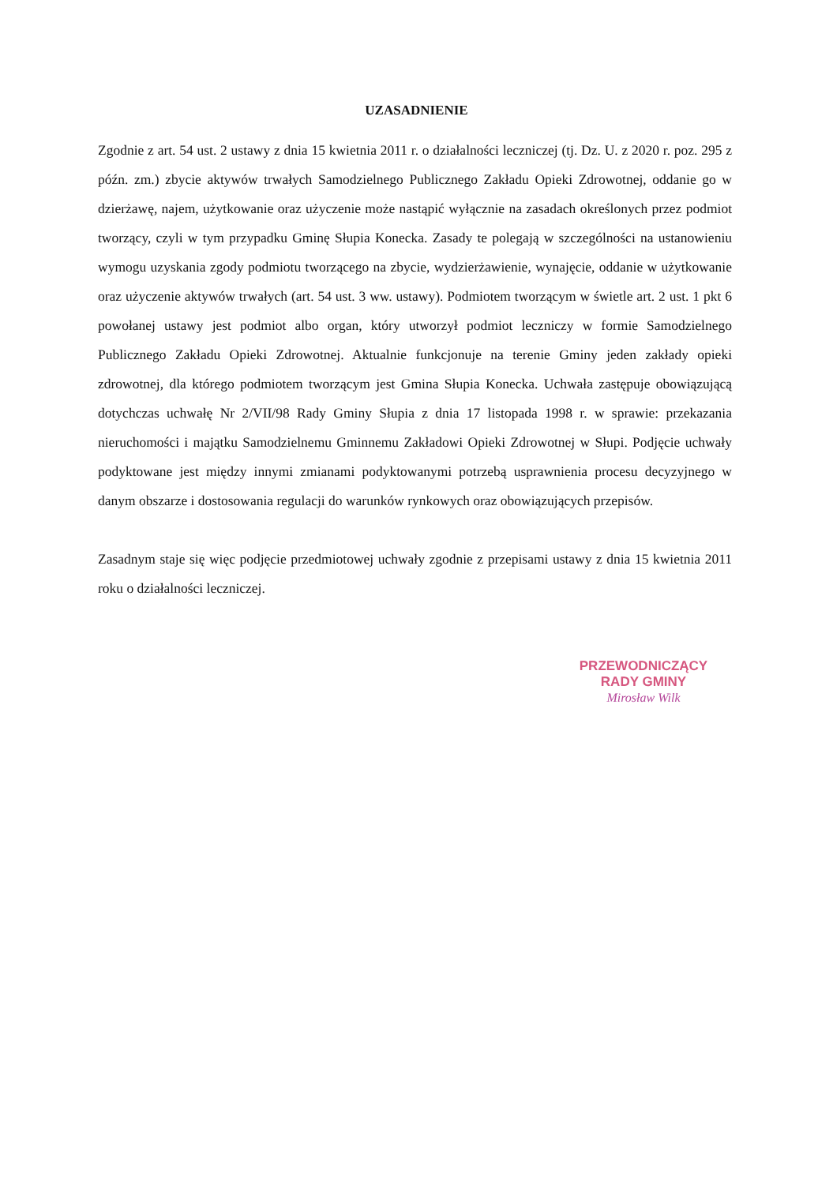UZASADNIENIE
Zgodnie z art. 54 ust. 2 ustawy z dnia 15 kwietnia 2011 r. o działalności leczniczej (tj. Dz. U. z 2020 r. poz. 295 z późn. zm.) zbycie aktywów trwałych Samodzielnego Publicznego Zakładu Opieki Zdrowotnej, oddanie go w dzierżawę, najem, użytkowanie oraz użyczenie może nastąpić wyłącznie na zasadach określonych przez podmiot tworzący, czyli w tym przypadku Gminę Słupia Konecka. Zasady te polegają w szczególności na ustanowieniu wymogu uzyskania zgody podmiotu tworzącego na zbycie, wydzierżawienie, wynajęcie, oddanie w użytkowanie oraz użyczenie aktywów trwałych (art. 54 ust. 3 ww. ustawy). Podmiotem tworzącym w świetle art. 2 ust. 1 pkt 6 powołanej ustawy jest podmiot albo organ, który utworzył podmiot leczniczy w formie Samodzielnego Publicznego Zakładu Opieki Zdrowotnej. Aktualnie funkcjonuje na terenie Gminy jeden zakłady opieki zdrowotnej, dla którego podmiotem tworzącym jest Gmina Słupia Konecka. Uchwała zastępuje obowiązującą dotychczas uchwałę Nr 2/VII/98 Rady Gminy Słupia z dnia 17 listopada 1998 r. w sprawie: przekazania nieruchomości i majątku Samodzielnemu Gminnemu Zakładowi Opieki Zdrowotnej w Słupi. Podjęcie uchwały podyktowane jest między innymi zmianami podyktowanymi potrzebą usprawnienia procesu decyzyjnego w danym obszarze i dostosowania regulacji do warunków rynkowych oraz obowiązujących przepisów.
Zasadnym staje się więc podjęcie przedmiotowej uchwały zgodnie z przepisami ustawy z dnia 15 kwietnia 2011 roku o działalności leczniczej.
PRZEWODNICZĄCY
RADY GMINY
Mirosław Wilk